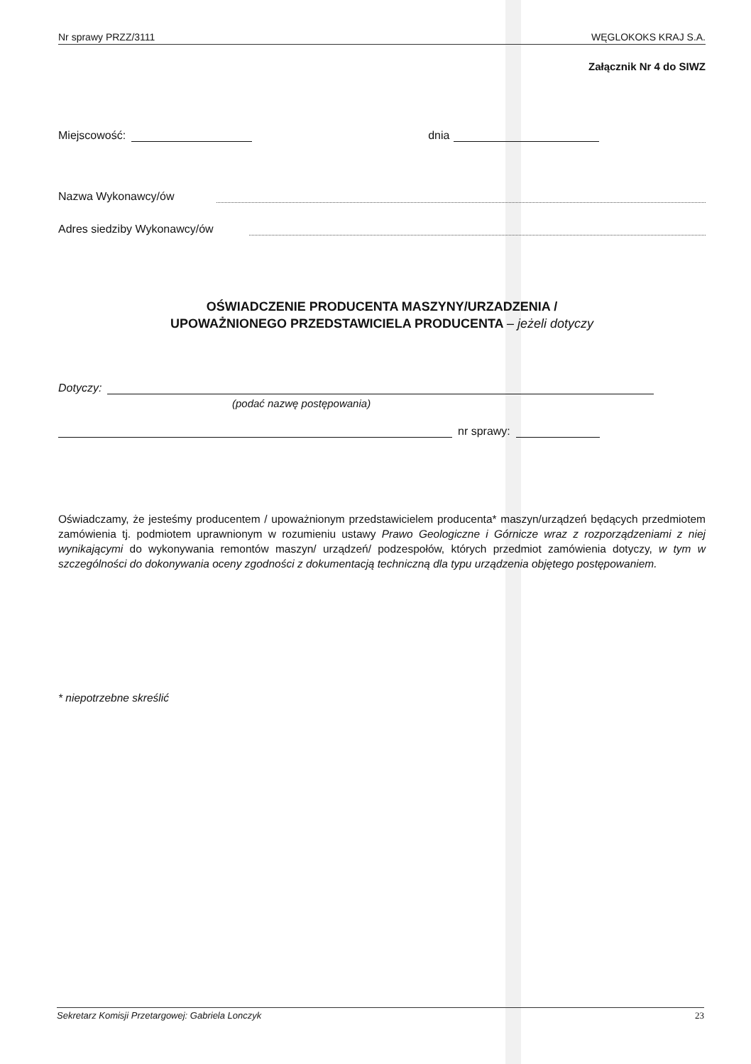Nr sprawy PRZZ/3111 WĘGLOKOKS KRAJ S.A.
Załącznik Nr 4 do SIWZ
Miejscowość: dnia
Nazwa Wykonawcy/ów
Adres siedziby Wykonawcy/ów
OŚWIADCZENIE PRODUCENTA MASZYNY/URZADZENIA /
UPOWAŻNIONEGO PRZEDSTAWICIELA PRODUCENTA – jeżeli dotyczy
Dotyczy:
(podać nazwę postępowania)
nr sprawy:
Oświadczamy, że jesteśmy producentem / upoważnionym przedstawicielem producenta* maszyn/urządzeń będących przedmiotem zamówienia tj. podmiotem uprawnionym w rozumieniu ustawy Prawo Geologiczne i Górnicze wraz z rozporządzeniami z niej wynikającymi do wykonywania remontów maszyn/ urządzeń/ podzespołów, których przedmiot zamówienia dotyczy, w tym w szczególności do dokonywania oceny zgodności z dokumentacją techniczną dla typu urządzenia objętego postępowaniem.
* niepotrzebne skreślić
Sekretarz Komisji Przetargowej: Gabriela Lonczyk 23